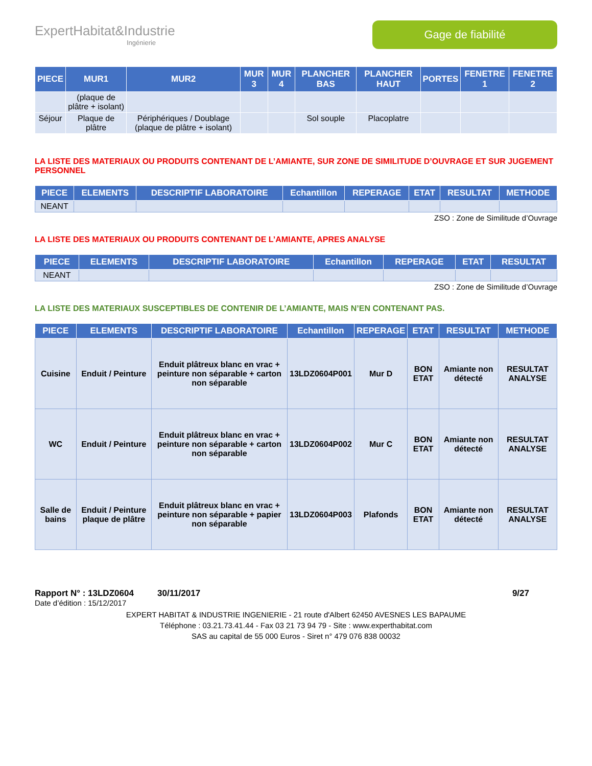ExpertHabitat&Industrie
Ingénierie
Gage de fiabilité
| PIECE | MUR1 | MUR2 | MUR 3 | MUR 4 | PLANCHER BAS | PLANCHER HAUT | PORTES | FENETRE 1 | FENETRE 2 |
| --- | --- | --- | --- | --- | --- | --- | --- | --- | --- |
| | (plaque de plâtre + isolant) | | | | | | | | |
| Séjour | Plaque de plâtre | Périphériques / Doublage (plaque de plâtre + isolant) | | | Sol souple | Placoplatre | | | |
LA LISTE DES MATERIAUX OU PRODUITS CONTENANT DE L’AMIANTE, SUR ZONE DE SIMILITUDE D’OUVRAGE ET SUR JUGEMENT PERSONNEL
| PIECE | ELEMENTS | DESCRIPTIF LABORATOIRE | Echantillon | REPERAGE | ETAT | RESULTAT | METHODE |
| --- | --- | --- | --- | --- | --- | --- | --- |
| NEANT | | | | | | | |
ZSO : Zone de Similitude d’Ouvrage
LA LISTE DES MATERIAUX OU PRODUITS CONTENANT DE L’AMIANTE, APRES ANALYSE
| PIECE | ELEMENTS | DESCRIPTIF LABORATOIRE | Echantillon | REPERAGE | ETAT | RESULTAT |
| --- | --- | --- | --- | --- | --- | --- |
| NEANT | | | | | | |
ZSO : Zone de Similitude d’Ouvrage
LA LISTE DES MATERIAUX SUSCEPTIBLES DE CONTENIR DE L’AMIANTE, MAIS N’EN CONTENANT PAS.
| PIECE | ELEMENTS | DESCRIPTIF LABORATOIRE | Echantillon | REPERAGE | ETAT | RESULTAT | METHODE |
| --- | --- | --- | --- | --- | --- | --- | --- |
| Cuisine | Enduit / Peinture | Enduit plâtreux blanc en vrac + peinture non séparable + carton non séparable | 13LDZ0604P001 | Mur D | BON ETAT | Amiante non détecté | RESULTAT ANALYSE |
| WC | Enduit / Peinture | Enduit plâtreux blanc en vrac + peinture non séparable + carton non séparable | 13LDZ0604P002 | Mur C | BON ETAT | Amiante non détecté | RESULTAT ANALYSE |
| Salle de bains | Enduit / Peinture plaque de plâtre | Enduit plâtreux blanc en vrac + peinture non séparable + papier non séparable | 13LDZ0604P003 | Plafonds | BON ETAT | Amiante non détecté | RESULTAT ANALYSE |
Rapport N° : 13LDZ0604 30/11/2017 9/27
Date d’édition : 15/12/2017
EXPERT HABITAT & INDUSTRIE INGENIERIE - 21 route d'Albert 62450 AVESNES LES BAPAUME
Téléphone : 03.21.73.41.44 - Fax 03 21 73 94 79 - Site : www.experthabitat.com
SAS au capital de 55 000 Euros - Siret n° 479 076 838 00032